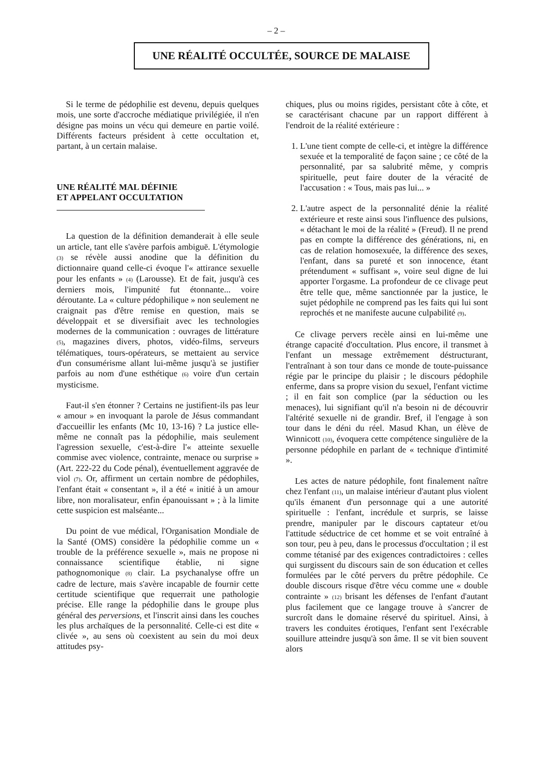– 2 –
UNE RÉALITÉ OCCULTÉE, SOURCE DE MALAISE
Si le terme de pédophilie est devenu, depuis quelques mois, une sorte d'accroche médiatique privilégiée, il n'en désigne pas moins un vécu qui demeure en partie voilé. Différents facteurs président à cette occultation et, partant, à un certain malaise.
UNE RÉALITÉ MAL DÉFINIE
ET APPELANT OCCULTATION
La question de la définition demanderait à elle seule un article, tant elle s'avère parfois ambiguë. L'étymologie (3) se révèle aussi anodine que la définition du dictionnaire quand celle-ci évoque l'« attirance sexuelle pour les enfants » (4) (Larousse). Et de fait, jusqu'à ces derniers mois, l'impunité fut étonnante... voire déroutante. La « culture pédophilique » non seulement ne craignait pas d'être remise en question, mais se développait et se diversifiait avec les technologies modernes de la communication : ouvrages de littérature (5), magazines divers, photos, vidéo-films, serveurs télématiques, tours-opérateurs, se mettaient au service d'un consumérisme allant lui-même jusqu'à se justifier parfois au nom d'une esthétique (6) voire d'un certain mysticisme.
Faut-il s'en étonner ? Certains ne justifient-ils pas leur « amour » en invoquant la parole de Jésus commandant d'accueillir les enfants (Mc 10, 13-16) ? La justice elle-même ne connaît pas la pédophilie, mais seulement l'agression sexuelle, c'est-à-dire l'« atteinte sexuelle commise avec violence, contrainte, menace ou surprise » (Art. 222-22 du Code pénal), éventuellement aggravée de viol (7). Or, affirment un certain nombre de pédophiles, l'enfant était « consentant », il a été « initié à un amour libre, non moralisateur, enfin épanouissant » ; à la limite cette suspicion est malséante...
Du point de vue médical, l'Organisation Mondiale de la Santé (OMS) considère la pédophilie comme un « trouble de la préférence sexuelle », mais ne propose ni connaissance scientifique établie, ni signe pathognomonique (8) clair. La psychanalyse offre un cadre de lecture, mais s'avère incapable de fournir cette certitude scientifique que requerrait une pathologie précise. Elle range la pédophilie dans le groupe plus général des perversions, et l'inscrit ainsi dans les couches les plus archaïques de la personnalité. Celle-ci est dite « clivée », au sens où coexistent au sein du moi deux attitudes psy-
chiques, plus ou moins rigides, persistant côte à côte, et se caractérisant chacune par un rapport différent à l'endroit de la réalité extérieure :
1. L'une tient compte de celle-ci, et intègre la différence sexuée et la temporalité de façon saine ; ce côté de la personnalité, par sa salubrité même, y compris spirituelle, peut faire douter de la véracité de l'accusation : « Tous, mais pas lui... »
2. L'autre aspect de la personnalité dénie la réalité extérieure et reste ainsi sous l'influence des pulsions, « détachant le moi de la réalité » (Freud). Il ne prend pas en compte la différence des générations, ni, en cas de relation homosexuée, la différence des sexes, l'enfant, dans sa pureté et son innocence, étant prétendument « suffisant », voire seul digne de lui apporter l'orgasme. La profondeur de ce clivage peut être telle que, même sanctionnée par la justice, le sujet pédophile ne comprend pas les faits qui lui sont reprochés et ne manifeste aucune culpabilité (9).
Ce clivage pervers recèle ainsi en lui-même une étrange capacité d'occultation. Plus encore, il transmet à l'enfant un message extrêmement déstructurant, l'entraînant à son tour dans ce monde de toute-puissance régie par le principe du plaisir ; le discours pédophile enferme, dans sa propre vision du sexuel, l'enfant victime ; il en fait son complice (par la séduction ou les menaces), lui signifiant qu'il n'a besoin ni de découvrir l'altérité sexuelle ni de grandir. Bref, il l'engage à son tour dans le déni du réel. Masud Khan, un élève de Winnicott (10), évoquera cette compétence singulière de la personne pédophile en parlant de « technique d'intimité ».
Les actes de nature pédophile, font finalement naître chez l'enfant (11), un malaise intérieur d'autant plus violent qu'ils émanent d'un personnage qui a une autorité spirituelle : l'enfant, incrédule et surpris, se laisse prendre, manipuler par le discours captateur et/ou l'attitude séductrice de cet homme et se voit entraîné à son tour, peu à peu, dans le processus d'occultation ; il est comme tétanisé par des exigences contradictoires : celles qui surgissent du discours sain de son éducation et celles formulées par le côté pervers du prêtre pédophile. Ce double discours risque d'être vécu comme une « double contrainte » (12) brisant les défenses de l'enfant d'autant plus facilement que ce langage trouve à s'ancrer de surcroît dans le domaine réservé du spirituel. Ainsi, à travers les conduites érotiques, l'enfant sent l'exécrable souillure atteindre jusqu'à son âme. Il se vit bien souvent alors